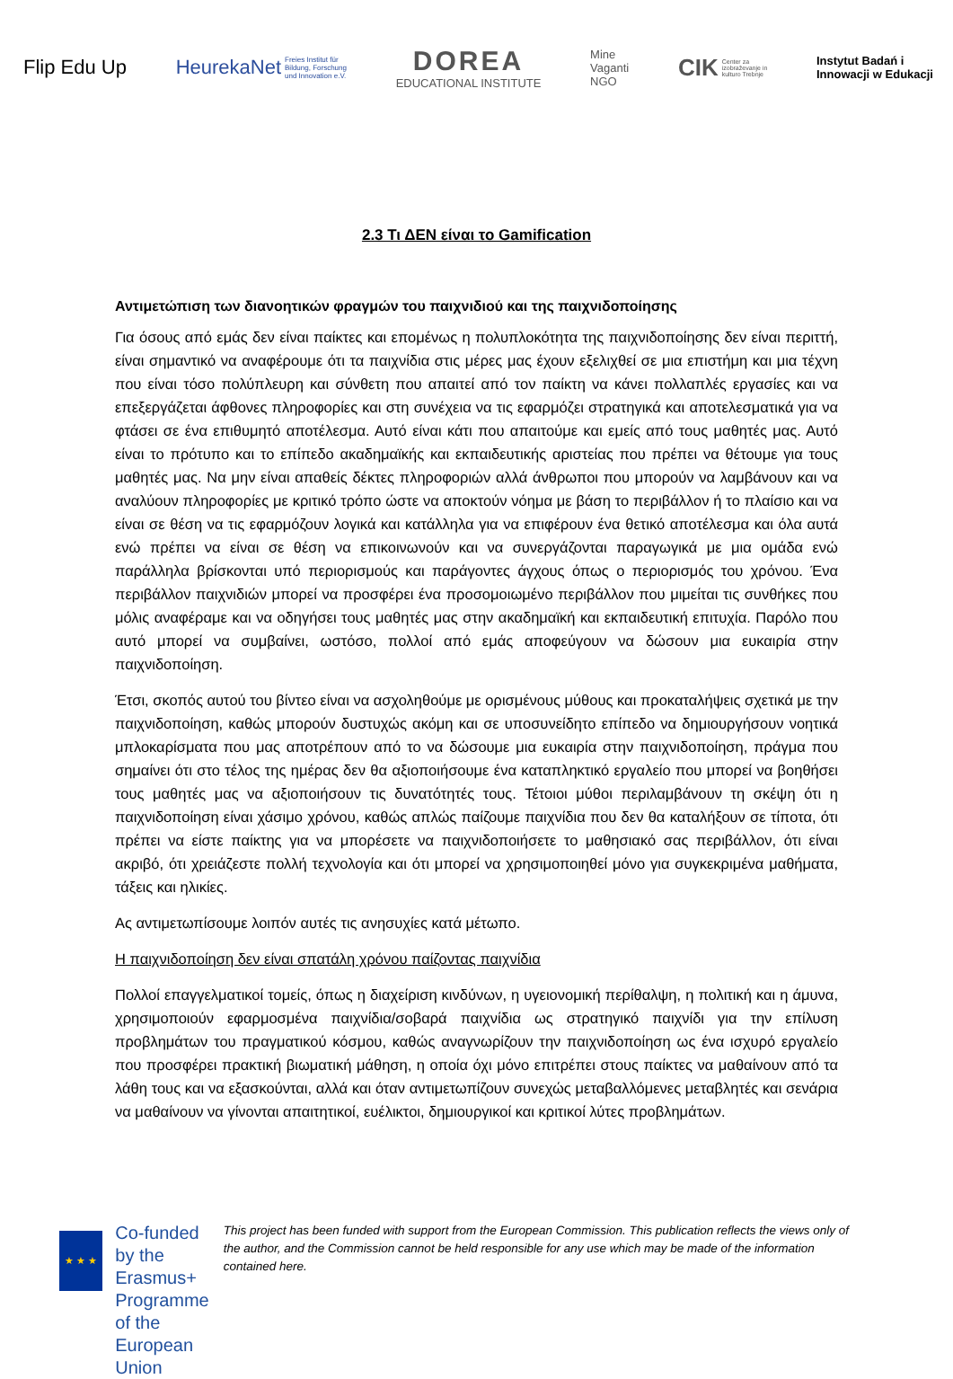Flip Edu Up
HeurekaNet Freies Institut für
Bildung, Forschung
und Innovation e.V.
DOREA
EDUCATIONAL INSTITUTE
Mine
Vaganti
NGO
CIK Center za
izobraževanje in
kulturo Trebnje
Instytut Badań i
Innowacji w Edukacji
2.3 Τι ΔΕΝ είναι το Gamification
Αντιμετώπιση των διανοητικών φραγμών του παιχνιδιού και της παιχνιδοποίησης
Για όσους από εμάς δεν είναι παίκτες και επομένως η πολυπλοκότητα της παιχνιδοποίησης δεν είναι περιττή, είναι σημαντικό να αναφέρουμε ότι τα παιχνίδια στις μέρες μας έχουν εξελιχθεί σε μια επιστήμη και μια τέχνη που είναι τόσο πολύπλευρη και σύνθετη που απαιτεί από τον παίκτη να κάνει πολλαπλές εργασίες και να επεξεργάζεται άφθονες πληροφορίες και στη συνέχεια να τις εφαρμόζει στρατηγικά και αποτελεσματικά για να φτάσει σε ένα επιθυμητό αποτέλεσμα. Αυτό είναι κάτι που απαιτούμε και εμείς από τους μαθητές μας. Αυτό είναι το πρότυπο και το επίπεδο ακαδημαϊκής και εκπαιδευτικής αριστείας που πρέπει να θέτουμε για τους μαθητές μας. Να μην είναι απαθείς δέκτες πληροφοριών αλλά άνθρωποι που μπορούν να λαμβάνουν και να αναλύουν πληροφορίες με κριτικό τρόπο ώστε να αποκτούν νόημα με βάση το περιβάλλον ή το πλαίσιο και να είναι σε θέση να τις εφαρμόζουν λογικά και κατάλληλα για να επιφέρουν ένα θετικό αποτέλεσμα και όλα αυτά ενώ πρέπει να είναι σε θέση να επικοινωνούν και να συνεργάζονται παραγωγικά με μια ομάδα ενώ παράλληλα βρίσκονται υπό περιορισμούς και παράγοντες άγχους όπως ο περιορισμός του χρόνου. Ένα περιβάλλον παιχνιδιών μπορεί να προσφέρει ένα προσομοιωμένο περιβάλλον που μιμείται τις συνθήκες που μόλις αναφέραμε και να οδηγήσει τους μαθητές μας στην ακαδημαϊκή και εκπαιδευτική επιτυχία. Παρόλο που αυτό μπορεί να συμβαίνει, ωστόσο, πολλοί από εμάς αποφεύγουν να δώσουν μια ευκαιρία στην παιχνιδοποίηση.
Έτσι, σκοπός αυτού του βίντεο είναι να ασχοληθούμε με ορισμένους μύθους και προκαταλήψεις σχετικά με την παιχνιδοποίηση, καθώς μπορούν δυστυχώς ακόμη και σε υποσυνείδητο επίπεδο να δημιουργήσουν νοητικά μπλοκαρίσματα που μας αποτρέπουν από το να δώσουμε μια ευκαιρία στην παιχνιδοποίηση, πράγμα που σημαίνει ότι στο τέλος της ημέρας δεν θα αξιοποιήσουμε ένα καταπληκτικό εργαλείο που μπορεί να βοηθήσει τους μαθητές μας να αξιοποιήσουν τις δυνατότητές τους. Τέτοιοι μύθοι περιλαμβάνουν τη σκέψη ότι η παιχνιδοποίηση είναι χάσιμο χρόνου, καθώς απλώς παίζουμε παιχνίδια που δεν θα καταλήξουν σε τίποτα, ότι πρέπει να είστε παίκτης για να μπορέσετε να παιχνιδοποιήσετε το μαθησιακό σας περιβάλλον, ότι είναι ακριβό, ότι χρειάζεστε πολλή τεχνολογία και ότι μπορεί να χρησιμοποιηθεί μόνο για συγκεκριμένα μαθήματα, τάξεις και ηλικίες.
Ας αντιμετωπίσουμε λοιπόν αυτές τις ανησυχίες κατά μέτωπο.
Η παιχνιδοποίηση δεν είναι σπατάλη χρόνου παίζοντας παιχνίδια
Πολλοί επαγγελματικοί τομείς, όπως η διαχείριση κινδύνων, η υγειονομική περίθαλψη, η πολιτική και η άμυνα, χρησιμοποιούν εφαρμοσμένα παιχνίδια/σοβαρά παιχνίδια ως στρατηγικό παιχνίδι για την επίλυση προβλημάτων του πραγματικού κόσμου, καθώς αναγνωρίζουν την παιχνιδοποίηση ως ένα ισχυρό εργαλείο που προσφέρει πρακτική βιωματική μάθηση, η οποία όχι μόνο επιτρέπει στους παίκτες να μαθαίνουν από τα λάθη τους και να εξασκούνται, αλλά και όταν αντιμετωπίζουν συνεχώς μεταβαλλόμενες μεταβλητές και σενάρια να μαθαίνουν να γίνονται απαιτητικοί, ευέλικτοι, δημιουργικοί και κριτικοί λύτες προβλημάτων.
★ ★ ★
Co-funded by the
Erasmus+ Programme
of the European Union
This project has been funded with support from the European Commission. This publication reflects the views only of the author, and the Commission cannot be held responsible for any use which may be made of the information contained here.